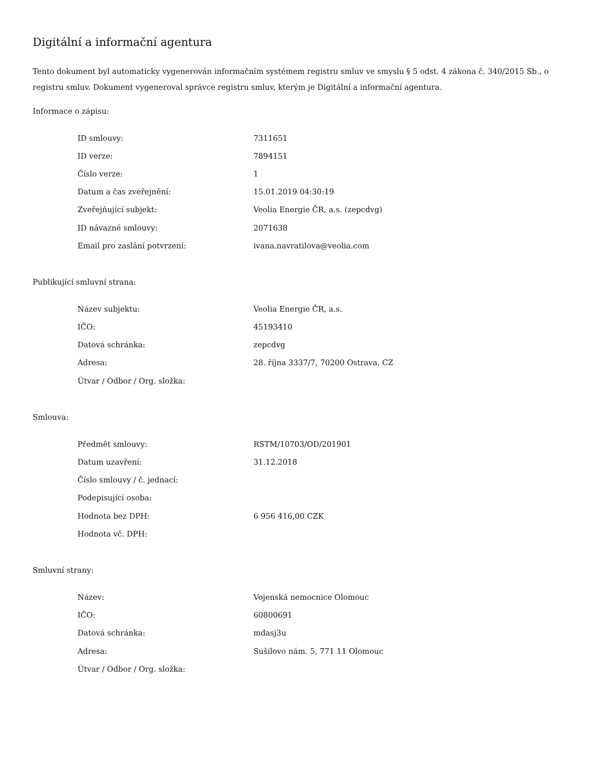Digitální a informační agentura
Tento dokument byl automaticky vygenerován informačním systémem registru smluv ve smyslu § 5 odst. 4 zákona č. 340/2015 Sb., o registru smluv. Dokument vygeneroval správce registru smluv, kterým je Digitální a informační agentura.
Informace o zápisu:
| ID smlouvy: | 7311651 |
| ID verze: | 7894151 |
| Číslo verze: | 1 |
| Datum a čas zveřejnění: | 15.01.2019 04:30:19 |
| Zveřejňující subjekt: | Veolia Energie ČR, a.s. (zepcdvg) |
| ID návazné smlouvy: | 2071638 |
| Email pro zaslání potvrzení: | ivana.navratilova@veolia.com |
Publikující smluvní strana:
| Název subjektu: | Veolia Energie ČR, a.s. |
| IČO: | 45193410 |
| Datová schránka: | zepcdvg |
| Adresa: | 28. října 3337/7, 70200 Ostrava, CZ |
| Útvar / Odbor / Org. složka: | |
Smlouva:
| Předmět smlouvy: | RSTM/10703/OD/201901 |
| Datum uzavření: | 31.12.2018 |
| Číslo smlouvy / č. jednací: | |
| Podepisující osoba: | |
| Hodnota bez DPH: | 6 956 416,00 CZK |
| Hodnota vč. DPH: | |
Smluvní strany:
| Název: | Vojenská nemocnice Olomouc |
| IČO: | 60800691 |
| Datová schránka: | mdasj3u |
| Adresa: | Sušilovo nám. 5, 771 11 Olomouc |
| Útvar / Odbor / Org. složka: | |